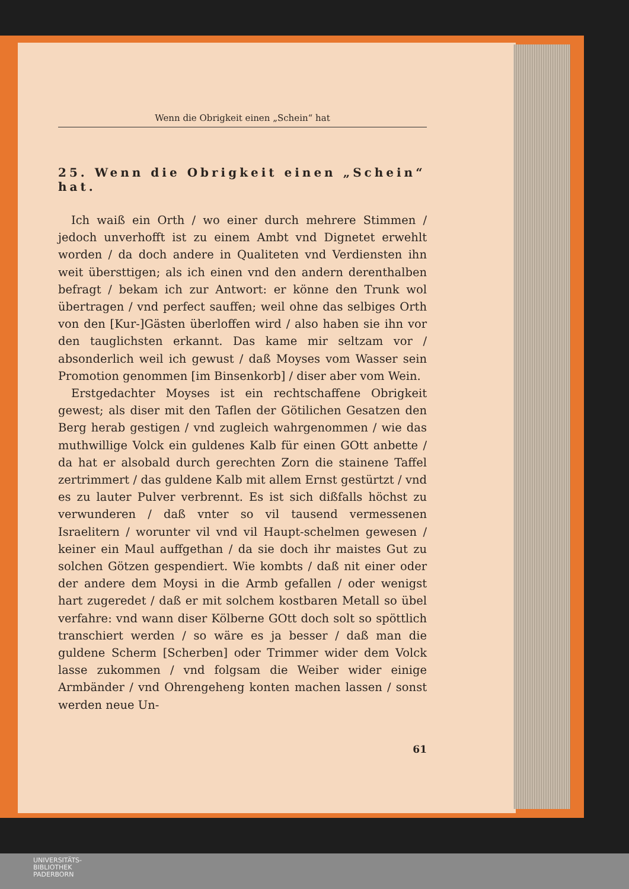Wenn die Obrigkeit einen „Schein“ hat
25. Wenn die Obrigkeit einen „Schein“ hat.
Ich waiß ein Orth / wo einer durch mehrere Stimmen / jedoch unverhofft ist zu einem Ambt vnd Dignetet erwehlt worden / da doch andere in Qualiteten vnd Verdiensten ihn weit übersttigen; als ich einen vnd den andern derenthalben befragt / bekam ich zur Antwort: er könne den Trunk wol übertragen / vnd perfect sauffen; weil ohne das selbiges Orth von den [Kur-]Gästen überloffen wird / also haben sie ihn vor den tauglichsten erkannt. Das kame mir seltzam vor / absonderlich weil ich gewust / daß Moyses vom Wasser sein Promotion genommen [im Binsenkorb] / diser aber vom Wein.
Erstgedachter Moyses ist ein rechtschaffene Obrigkeit gewest; als diser mit den Taflen der Götilichen Gesatzen den Berg herab gestigen / vnd zugleich wahrgenommen / wie das muthwillige Volck ein guldenes Kalb für einen GOtt anbette / da hat er alsobald durch gerechten Zorn die stainene Taffel zertrimmert / das guldene Kalb mit allem Ernst gestürtzt / vnd es zu lauter Pulver verbrennt. Es ist sich dißfalls höchst zu verwunderen / daß vnter so vil tausend vermessenen Israelitern / worunter vil vnd vil Haupt-schelmen gewesen / keiner ein Maul auffgethan / da sie doch ihr maistes Gut zu solchen Götzen gespendiert. Wie kombts / daß nit einer oder der andere dem Moysi in die Armb gefallen / oder wenigst hart zugeredet / daß er mit solchem kostbaren Metall so übel verfahre: vnd wann diser Kölberne GOtt doch solt so spöttlich transchiert werden / so wäre es ja besser / daß man die guldene Scherm [Scherben] oder Trimmer wider dem Volck lasse zukommen / vnd folgsam die Weiber wider einige Armbänder / vnd Ohrengeheng konten machen lassen / sonst werden neue Un-
61
UNIVERSITÄTS-
BIBLIOTHEK
PADERBORN